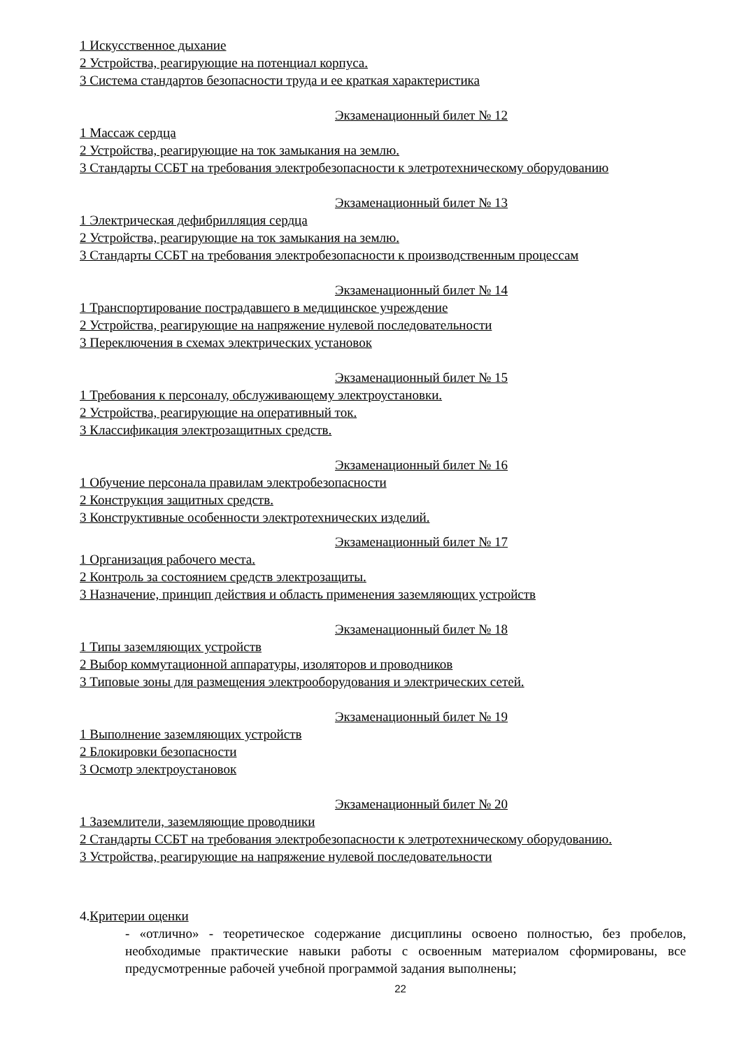1 Искусственное дыхание
2 Устройства, реагирующие на потенциал корпуса.
3 Система стандартов безопасности труда и ее краткая характеристика
Экзаменационный билет № 12
1 Массаж сердца
2 Устройства, реагирующие на ток замыкания на землю.
3 Стандарты ССБТ на требования электробезопасности к элетротехническому оборудованию
Экзаменационный билет № 13
1 Электрическая дефибрилляция сердца
2 Устройства, реагирующие на ток замыкания на землю.
3 Стандарты ССБТ на требования электробезопасности к производственным процессам
Экзаменационный билет № 14
1 Транспортирование пострадавшего в медицинское учреждение
2 Устройства, реагирующие на напряжение нулевой последовательности
3 Переключения в схемах электрических установок
Экзаменационный билет № 15
1 Требования к персоналу, обслуживающему электроустановки.
2 Устройства, реагирующие на оперативный ток.
3 Классификация электрозащитных средств.
Экзаменационный билет № 16
1 Обучение персонала правилам электробезопасности
2 Конструкция защитных средств.
3 Конструктивные особенности электротехнических изделий.
Экзаменационный билет № 17
1 Организация рабочего места.
2 Контроль за состоянием средств электрозащиты.
3 Назначение, принцип действия и область применения заземляющих устройств
Экзаменационный билет № 18
1 Типы заземляющих устройств
2 Выбор коммутационной аппаратуры, изоляторов и проводников
3 Типовые зоны для размещения электрооборудования и электрических сетей.
Экзаменационный билет № 19
1 Выполнение заземляющих устройств
2 Блокировки безопасности
3 Осмотр электроустановок
Экзаменационный билет № 20
1 Заземлители, заземляющие проводники
2 Стандарты ССБТ на требования электробезопасности к элетротехническому оборудованию.
3 Устройства, реагирующие на напряжение нулевой последовательности
4.Критерии оценки
- «отлично» - теоретическое содержание дисциплины освоено полностью, без пробелов, необходимые практические навыки работы с освоенным материалом сформированы, все предусмотренные рабочей учебной программой задания выполнены;
22